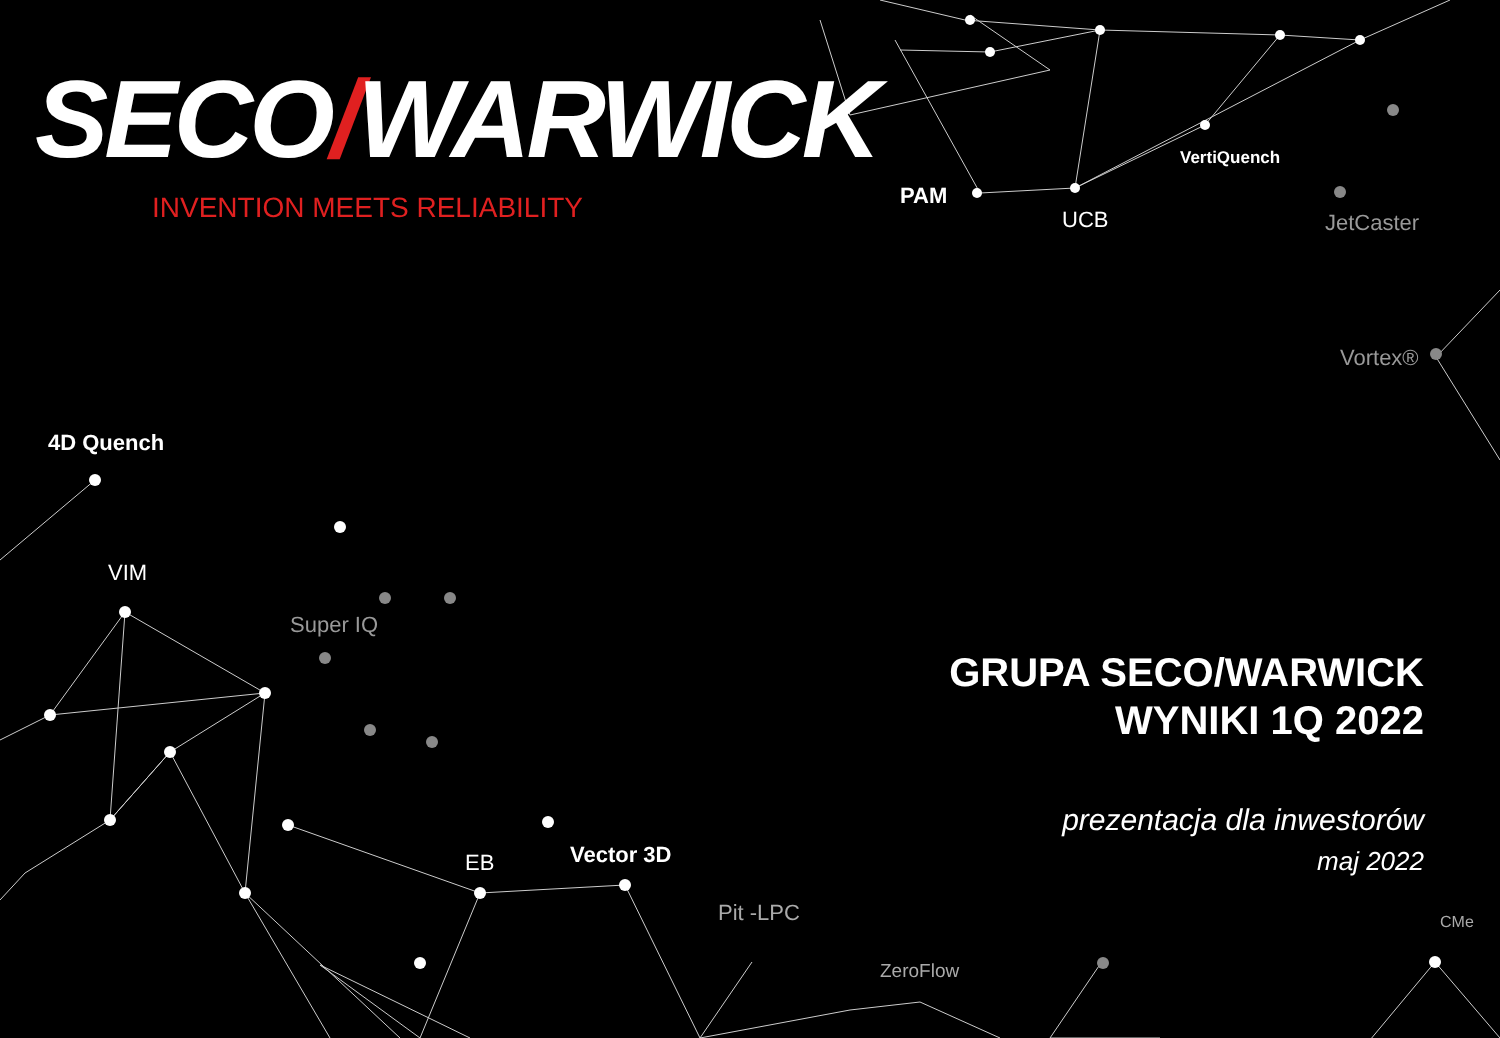SECO/WARWICK
INVENTION MEETS RELIABILITY PAM
UCB
VertiQuench
JetCaster
Vortex®
4D Quench
VIM
Super IQ
EB Vector 3D
Pit -LPC
ZeroFlow
CMe
GRUPA SECO/WARWICK
WYNIKI 1Q 2022
prezentacja dla inwestorów
maj 2022